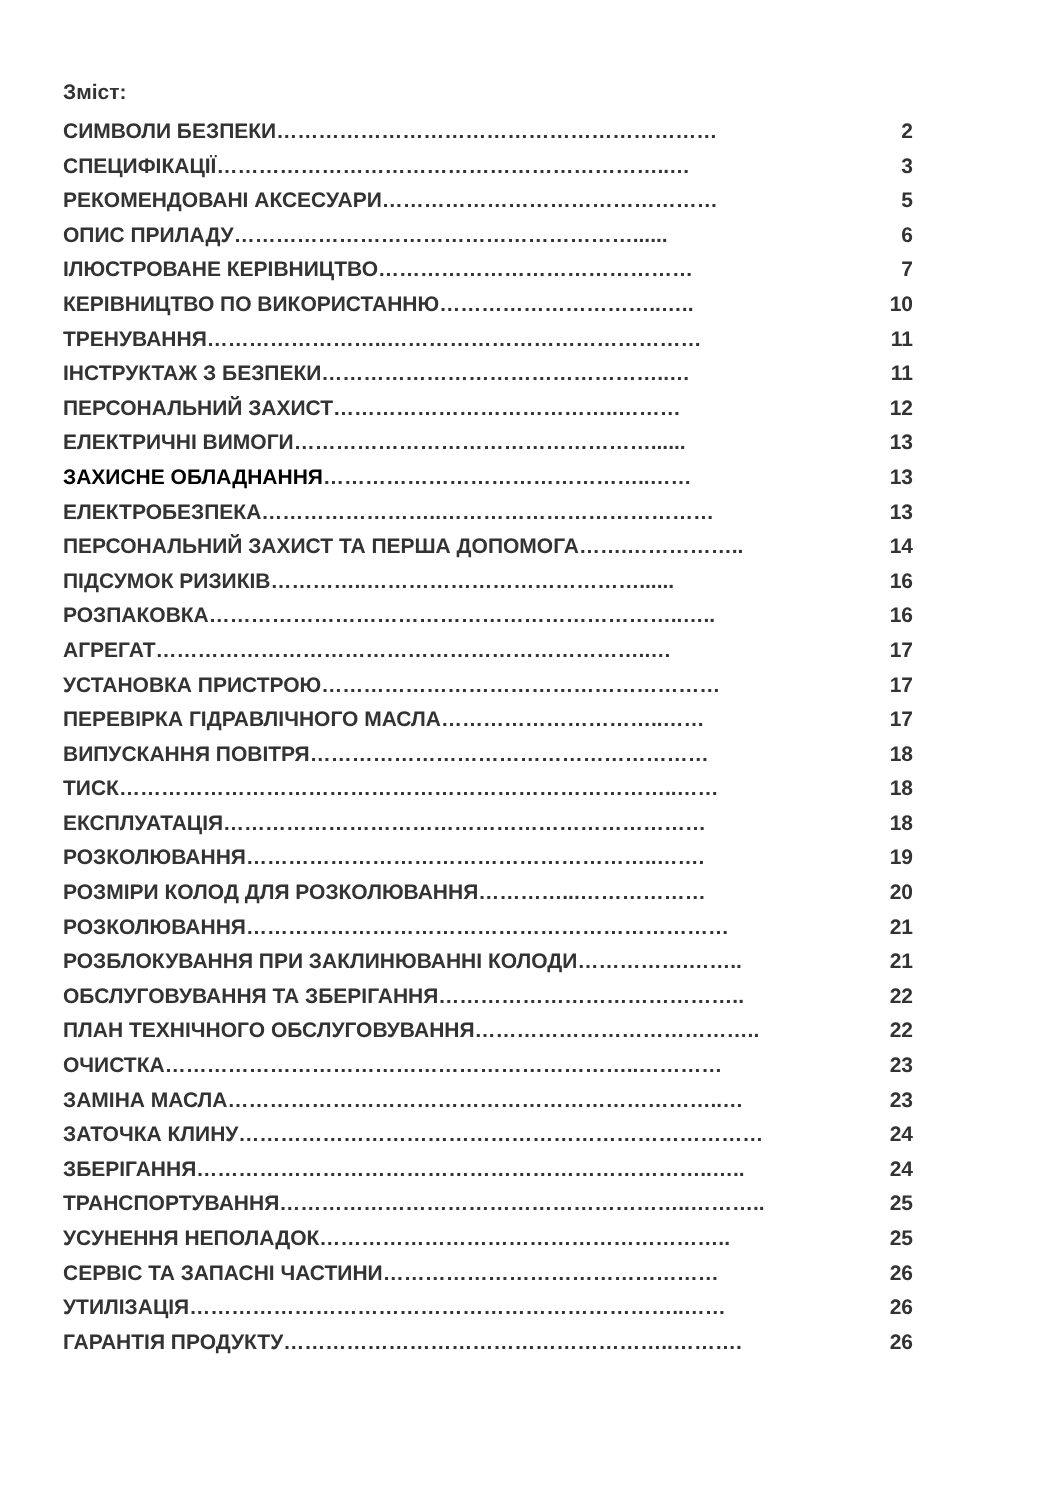Зміст:
СИМВОЛИ БЕЗПЕКИ……………………………………………………… 2
СПЕЦИФІКАЦІЇ………………………………………………………..… 3
РЕКОМЕНДОВАНІ АКСЕСУАРИ………………………………………… 5
ОПИС ПРИЛАДУ…………………………………………………...... 6
ІЛЮСТРОВАНЕ КЕРІВНИЦТВО……………………………………… 7
КЕРІВНИЦТВО ПО ВИКОРИСТАННЮ…………………………..….. 10
ТРЕНУВАННЯ……………………..……………………………………… 11
ІНСТРУКТАЖ З БЕЗПЕКИ…………………………………………..… 11
ПЕРСОНАЛЬНИЙ ЗАХИСТ…………………………………..……… 12
ЕЛЕКТРИЧНІ ВИМОГИ……………………………………………...... 13
ЗАХИСНЕ ОБЛАДНАННЯ………………………………………..…… 13
ЕЛЕКТРОБЕЗПЕКА……………………..………………………………… 13
ПЕРСОНАЛЬНИЙ ЗАХИСТ ТА ПЕРША ДОПОМОГА…….…………….. 14
ПІДСУМОК РИЗИКІВ…………..…………………………………...... 16
РОЗПАКОВКА…………………………………………………………..….. 16
АГРЕГАТ……………………………………………………………..… 17
УСТАНОВКА ПРИСТРОЮ………………………………………………… 17
ПЕРЕВІРКА ГІДРАВЛІЧНОГО МАСЛА…………………………..…… 17
ВИПУСКАННЯ ПОВІТРЯ………………………………………………… 18
ТИСК……………………………………………………………………..…… 18
ЕКСПЛУАТАЦІЯ…………………………………………………………… 18
РОЗКОЛЮВАННЯ…………………………………………………..……. 19
РОЗМІРИ КОЛОД ДЛЯ РОЗКОЛЮВАННЯ…………...……………… 20
РОЗКОЛЮВАННЯ…………………………………………………………… 21
РОЗБЛОКУВАННЯ ПРИ ЗАКЛИНЮВАННІ КОЛОДИ…………….…….. 21
ОБСЛУГОВУВАННЯ ТА ЗБЕРІГАННЯ…………………………………….. 22
ПЛАН ТЕХНІЧНОГО ОБСЛУГОВУВАННЯ………………………………….. 22
ОЧИСТКА…………………………………………………………..………… 23
ЗАМІНА МАСЛА……………………………………………………………..… 23
ЗАТОЧКА КЛИНУ………………………………………………………………… 24
ЗБЕРІГАННЯ………………………………………………………………..….. 24
ТРАНСПОРТУВАННЯ…………………………………………………..……….. 25
УСУНЕННЯ НЕПОЛАДОК………………………………………………….. 25
СЕРВІС ТА ЗАПАСНІ ЧАСТИНИ………………………………………… 26
УТИЛІЗАЦІЯ……………………………………………………………..…… 26
ГАРАНТІЯ ПРОДУКТУ………………………………………………..………. 26